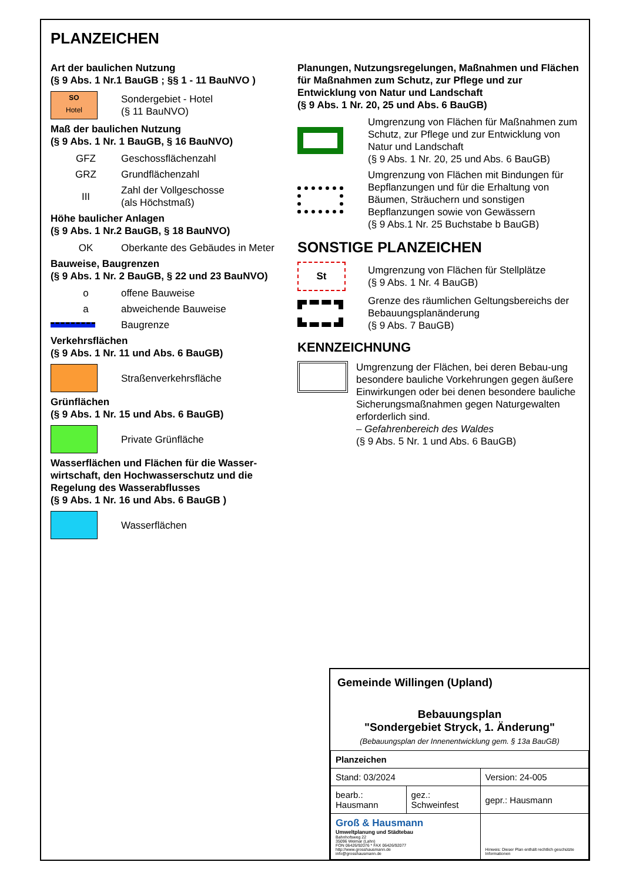PLANZEICHEN
Art der baulichen Nutzung
(§ 9 Abs. 1 Nr.1 BauGB ; §§ 1 - 11 BauNVO )
SO
Hotel
Sondergebiet - Hotel
(§ 11 BauNVO)
Maß der baulichen Nutzung
(§ 9 Abs. 1 Nr. 1 BauGB, § 16 BauNVO)
GFZ Geschossflächenzahl
GRZ Grundflächenzahl
III
Zahl der Vollgeschosse
(als Höchstmaß)
Höhe baulicher Anlagen
(§ 9 Abs. 1 Nr.2 BauGB, § 18 BauNVO)
OK
Oberkante des Gebäudes in Meter
Bauweise, Baugrenzen
(§ 9 Abs. 1 Nr. 2 BauGB, § 22 und 23 BauNVO)
o offene Bauweise
a abweichende Bauweise
Baugrenze
Verkehrsflächen
(§ 9 Abs. 1 Nr. 11 und Abs. 6 BauGB)
Straßenverkehrsfläche
Grünflächen
(§ 9 Abs. 1 Nr. 15 und Abs. 6 BauGB)
Private Grünfläche
Wasserflächen und Flächen für die Wasser-
wirtschaft, den Hochwasserschutz und die
Regelung des Wasserabflusses
(§ 9 Abs. 1 Nr. 16 und Abs. 6 BauGB )
Wasserflächen
Planungen, Nutzungsregelungen, Maßnahmen und Flächen für Maßnahmen zum Schutz, zur Pflege und zur Entwicklung von Natur und Landschaft
(§ 9 Abs. 1 Nr. 20, 25 und Abs. 6 BauGB)
Umgrenzung von Flächen für Maßnahmen zum Schutz, zur Pflege und zur Entwicklung von Natur und Landschaft
(§ 9 Abs. 1 Nr. 20, 25 und Abs. 6 BauGB)
Umgrenzung von Flächen mit Bindungen für Bepflanzungen und für die Erhaltung von Bäumen, Sträuchern und sonstigen Bepflanzungen sowie von Gewässern
(§ 9 Abs.1 Nr. 25 Buchstabe b BauGB)
SONSTIGE PLANZEICHEN
St
Umgrenzung von Flächen für Stellplätze
(§ 9 Abs. 1 Nr. 4 BauGB)
Grenze des räumlichen Geltungsbereichs der Bebauungsplanänderung
(§ 9 Abs. 7 BauGB)
KENNZEICHNUNG
Umgrenzung der Flächen, bei deren Bebau-ung besondere bauliche Vorkehrungen gegen äußere Einwirkungen oder bei denen besondere bauliche Sicherungsmaßnahmen gegen Naturgewalten erforderlich sind.
– Gefahrenbereich des Waldes
(§ 9 Abs. 5 Nr. 1 und Abs. 6 BauGB)
Gemeinde Willingen (Upland)
Bebauungsplan
"Sondergebiet Stryck, 1. Änderung"
(Bebauungsplan der Innenentwicklung gem. § 13a BauGB)
| Planzeichen | | |
| Stand: 03/2024 | | Version: 24-005 |
| bearb.: Hausmann | gez.: Schweinfest | gepr.: Hausmann |
| Groß & Hausmann Umweltplanung und Städtebau Bahnhofsweg 22 35096 Weimar (Lahn) FON 06426/92076 * FAX 06426/92077 http://www.grosshausmann.de info@grosshausmann.de | | Hinweis: Dieser Plan enthält rechtlich geschützte Informationen |